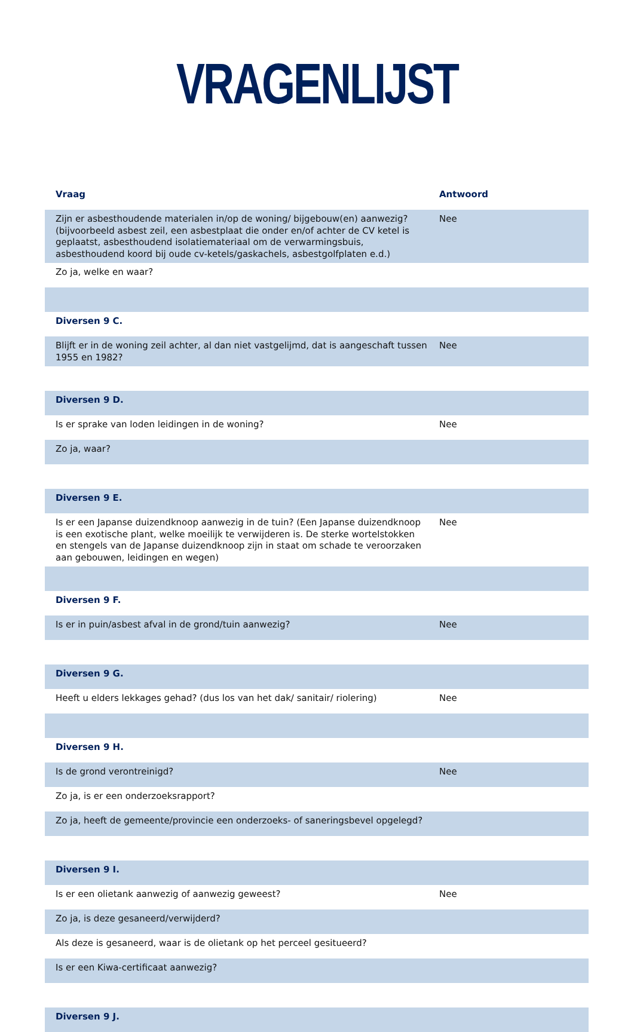VRAGENLIJST
| Vraag | Antwoord |
| --- | --- |
| Zijn er asbesthoudende materialen in/op de woning/ bijgebouw(en) aanwezig? (bijvoorbeeld asbest zeil, een asbestplaat die onder en/of achter de CV ketel is geplaatst, asbesthoudend isolatiemateriaal om de verwarmingsbuis, asbesthoudend koord bij oude cv-ketels/gaskachels, asbestgolfplaten e.d.) | Nee |
| Zo ja, welke en waar? | |
| Diversen 9 C. | |
| Blijft er in de woning zeil achter, al dan niet vastgelijmd, dat is aangeschaft tussen 1955 en 1982? | Nee |
| Diversen 9 D. | |
| Is er sprake van loden leidingen in de woning? | Nee |
| Zo ja, waar? | |
| Diversen 9 E. | |
| Is er een Japanse duizendknoop aanwezig in de tuin? (Een Japanse duizendknoop is een exotische plant, welke moeilijk te verwijderen is. De sterke wortelstokken en stengels van de Japanse duizendknoop zijn in staat om schade te veroorzaken aan gebouwen, leidingen en wegen) | Nee |
| Diversen 9 F. | |
| Is er in puin/asbest afval in de grond/tuin aanwezig? | Nee |
| Diversen 9 G. | |
| Heeft u elders lekkages gehad? (dus los van het dak/ sanitair/ riolering) | Nee |
| Diversen 9 H. | |
| Is de grond verontreinigd? | Nee |
| Zo ja, is er een onderzoeksrapport? | |
| Zo ja, heeft de gemeente/provincie een onderzoeks- of saneringsbevel opgelegd? | |
| Diversen 9 I. | |
| Is er een olietank aanwezig of aanwezig geweest? | Nee |
| Zo ja, is deze gesaneerd/verwijderd? | |
| Als deze is gesaneerd, waar is de olietank op het perceel gesitueerd? | |
| Is er een Kiwa-certificaat aanwezig? | |
| Diversen 9 J. | |